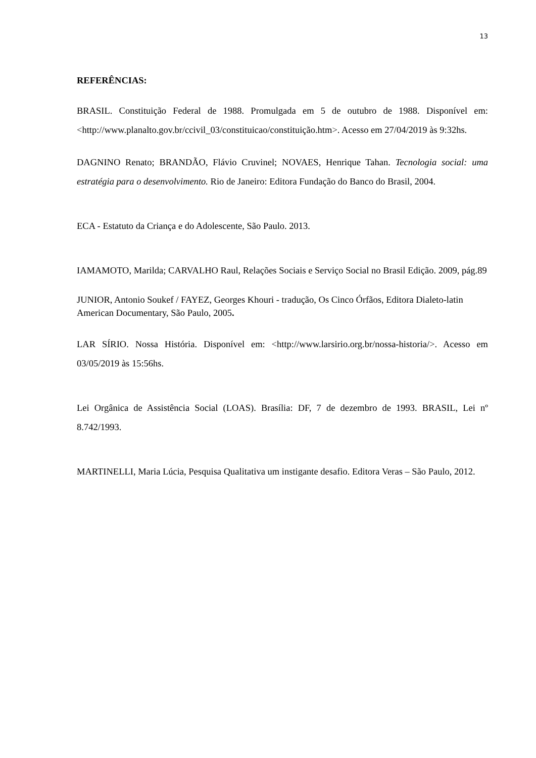13
REFERÊNCIAS:
BRASIL. Constituição Federal de 1988. Promulgada em 5 de outubro de 1988. Disponível em: <http://www.planalto.gov.br/ccivil_03/constituicao/constituição.htm>. Acesso em 27/04/2019 às 9:32hs.
DAGNINO Renato; BRANDÃO, Flávio Cruvinel; NOVAES, Henrique Tahan. Tecnologia social: uma estratégia para o desenvolvimento. Rio de Janeiro: Editora Fundação do Banco do Brasil, 2004.
ECA - Estatuto da Criança e do Adolescente, São Paulo. 2013.
IAMAMOTO, Marilda; CARVALHO Raul, Relações Sociais e Serviço Social no Brasil Edição. 2009, pág.89
JUNIOR, Antonio Soukef / FAYEZ, Georges Khouri - tradução, Os Cinco Órfãos, Editora Dialeto-latin American Documentary, São Paulo, 2005.
LAR SÍRIO. Nossa História. Disponível em: <http://www.larsirio.org.br/nossa-historia/>. Acesso em 03/05/2019 às 15:56hs.
Lei Orgânica de Assistência Social (LOAS). Brasília: DF, 7 de dezembro de 1993. BRASIL, Lei nº 8.742/1993.
MARTINELLI, Maria Lúcia, Pesquisa Qualitativa um instigante desafio. Editora Veras – São Paulo, 2012.